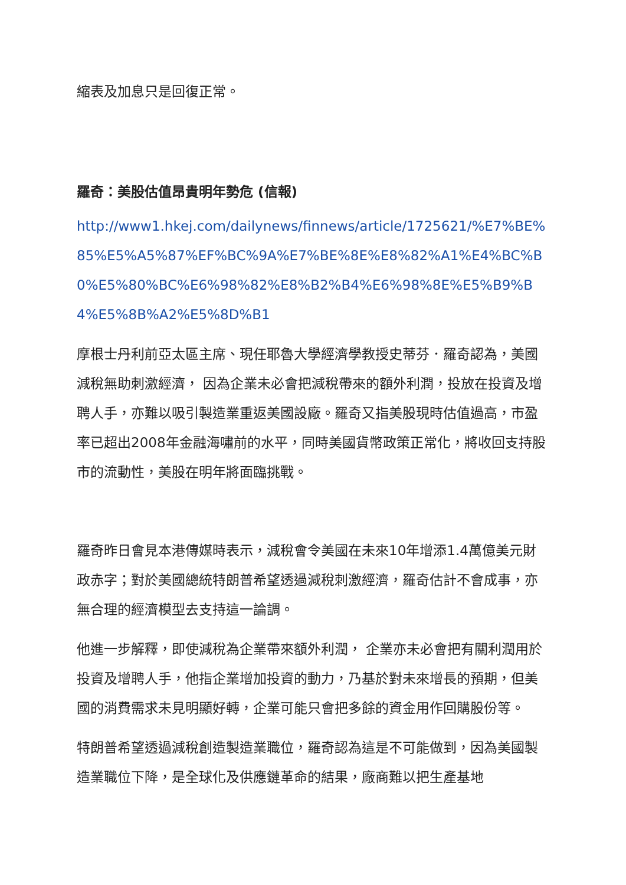縮表及加息只是回復正常。
羅奇：美股估值昂貴明年勢危 (信報)
http://www1.hkej.com/dailynews/finnews/article/1725621/%E7%BE%85%E5%A5%87%EF%BC%9A%E7%BE%8E%E8%82%A1%E4%BC%B0%E5%80%BC%E6%98%82%E8%B2%B4%E6%98%8E%E5%B9%B4%E5%8B%A2%E5%8D%B1
摩根士丹利前亞太區主席、現任耶魯大學經濟學教授史蒂芬．羅奇認為，美國減稅無助刺激經濟， 因為企業未必會把減稅帶來的額外利潤，投放在投資及增聘人手，亦難以吸引製造業重返美國設廠。羅奇又指美股現時估值過高，市盈率已超出2008年金融海嘯前的水平，同時美國貨幣政策正常化，將收回支持股市的流動性，美股在明年將面臨挑戰。
羅奇昨日會見本港傳媒時表示，減稅會令美國在未來10年增添1.4萬億美元財政赤字；對於美國總統特朗普希望透過減稅刺激經濟，羅奇估計不會成事，亦無合理的經濟模型去支持這一論調。
他進一步解釋，即使減稅為企業帶來額外利潤， 企業亦未必會把有關利潤用於投資及增聘人手，他指企業增加投資的動力，乃基於對未來增長的預期，但美國的消費需求未見明顯好轉，企業可能只會把多餘的資金用作回購股份等。
特朗普希望透過減稅創造製造業職位，羅奇認為這是不可能做到，因為美國製造業職位下降，是全球化及供應鏈革命的結果，廠商難以把生產基地